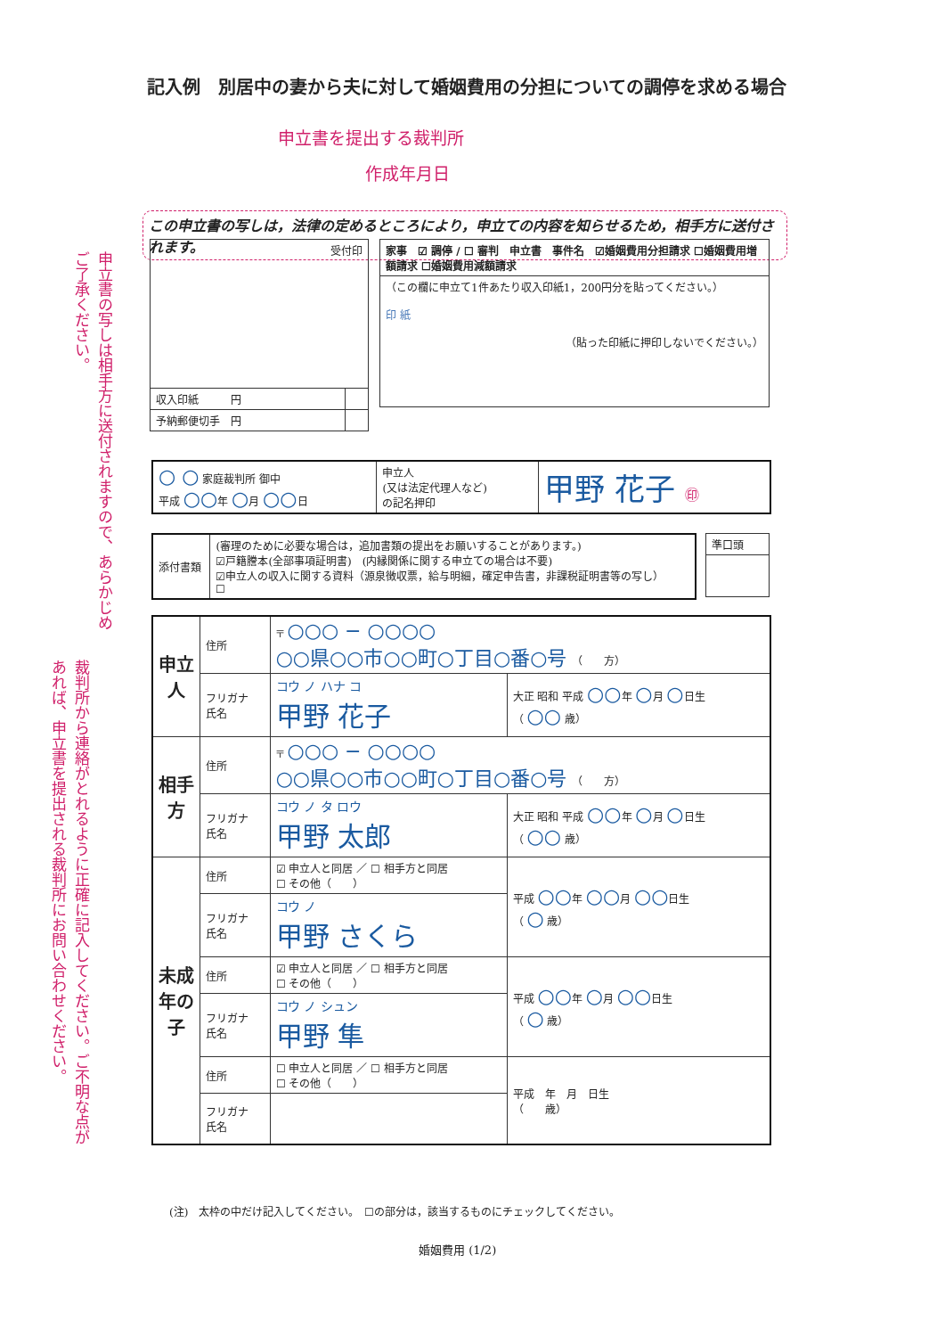記入例　別居中の妻から夫に対して婚姻費用の分担についての調停を求める場合
申立書を提出する裁判所
作成年月日
この申立書の写しは，法律の定めるところにより，申立ての内容を知らせるため，相手方に送付されます。
申立書の写しは相手方に送付されますので、あらかじめご了承ください。
裁判所から連絡がとれるように正確に記入してください。ご不明な点があれば、申立書を提出される裁判所にお問い合わせください。
| 受付印 | |
| 収入印紙 円 | |
| 予納郵便切手 円 | |
| 家事 ☑ 調停 / ☐ 審判 申立書 事件名 ☑婚姻費用分担請求 ☐婚姻費用増額請求 ☐婚姻費用減額請求 |
| （この欄に申立て1件あたり収入印紙1，200円分を貼ってください。） 印 紙 （貼った印紙に押印しないでください。） |
| ○ ○ 家庭裁判所 御中 平成 ○○ 年 ○ 月 ○○ 日 | 申立人 (又は法定代理人など) の記名押印 | 甲野 花子 ㊞ |
| 添付書類 | (審理のために必要な場合は，追加書類の提出をお願いすることがあります。) ☑戸籍謄本(全部事項証明書) (内縁関係に関する申立ての場合は不要) ☑申立人の収入に関する資料（源泉徴収票，給与明細，確定申告書，非課税証明書等の写し） ☐ |
| 準口頭 |
| 申立人 | 住所 | 〒 ○○○ − ○○○○ ○○県○○市○○町○丁目○番○号 （ 方） | |
| | フリガナ 氏名 | コウ ノ ハナ コ 甲野 花子 | 大正 昭和 平成 ○○ 年 ○ 月 ○ 日生 （ ○○ 歳） |
| 相手方 | 住所 | 〒 ○○○ − ○○○○ ○○県○○市○○町○丁目○番○号 （ 方） | |
| | フリガナ 氏名 | コウ ノ タ ロウ 甲野 太郎 | 大正 昭和 平成 ○○ 年 ○ 月 ○ 日生 （ ○○ 歳） |
| 未成年の子 | 住所 | ☑ 申立人と同居 ／ ☐ 相手方と同居 ☐ その他（ ） | 平成 ○○ 年 ○○ 月 ○○ 日生 （ ○ 歳） |
| | フリガナ 氏名 | コウ ノ 甲野 さくら | |
| | 住所 | ☑ 申立人と同居 ／ ☐ 相手方と同居 ☐ その他（ ） | 平成 ○○ 年 ○ 月 ○○ 日生 （ ○ 歳） |
| | フリガナ 氏名 | コウ ノ シュン 甲野 隼 | |
| | 住所 | ☐ 申立人と同居 ／ ☐ 相手方と同居 ☐ その他（ ） | 平成 年 月 日生 （ 歳） |
| | フリガナ 氏名 | | |
(注)　太枠の中だけ記入してください。　☐の部分は，該当するものにチェックしてください。
婚姻費用 (1/2)